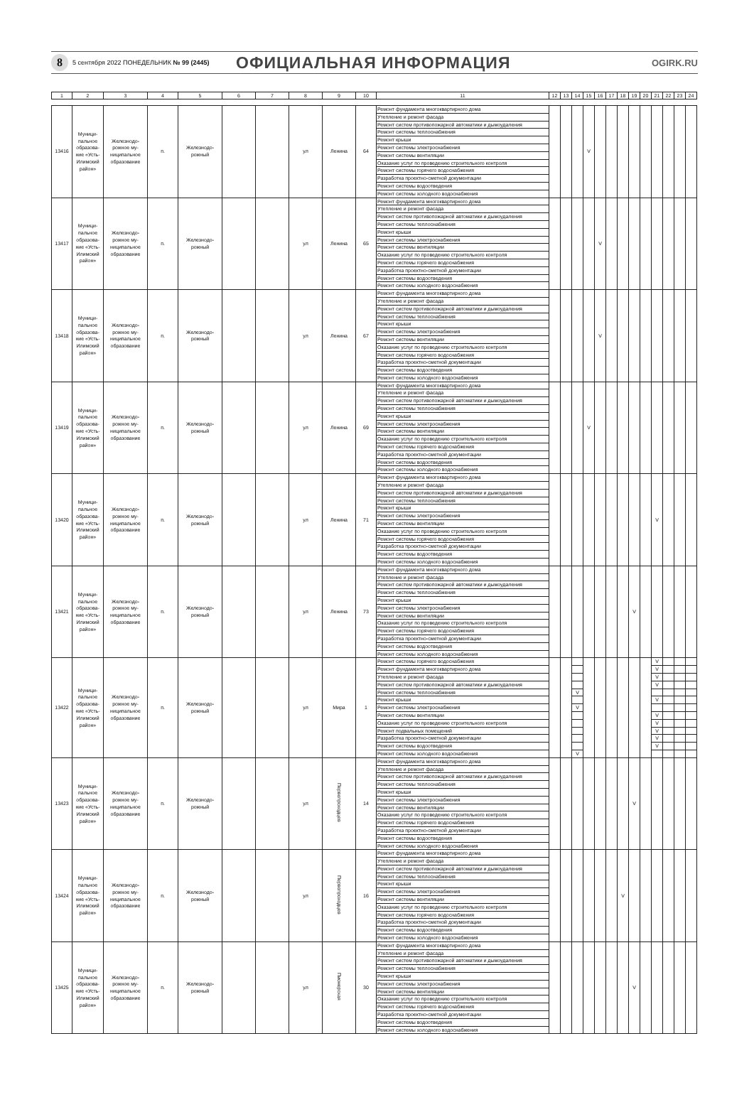8
5 сентября 2022 ПОНЕДЕЛЬНИК № 99 (2445)
ОФИЦИАЛЬНАЯ ИНФОРМАЦИЯ
OGIRK.RU
| 1 | 2 | 3 | 4 | 5 | 6 | 7 | 8 | 9 | 10 | 11 | 12 | 13 | 14 | 15 | 16 | 17 | 18 | 19 | 20 | 21 | 22 | 23 | 24 |
| --- | --- | --- | --- | --- | --- | --- | --- | --- | --- | --- | --- | --- | --- | --- | --- | --- | --- | --- | --- | --- | --- | --- | --- |
| 13416 | Муници-пальное образова-ние «Усть-Илимский район» | Железнодо-рожное му-ниципальное образование | п. | Железнодо-рожный | | | ул | Ленина | 64 | Ремонт фундамента многоквартирного дома | | | | V | | | | | | | | | |
| | | | | | | | | | | Утепление и ремонт фасада | | | | | | | | | | | | | |
| | | | | | | | | | | Ремонт систем противопожарной автоматики и дымоудаления | | | | | | | | | | | | | |
| | | | | | | | | | | Ремонт системы теплоснабжения | | | | | | | | | | | | | |
| | | | | | | | | | | Ремонт крыши | | | | | | | | | | | | | |
| | | | | | | | | | | Ремонт системы электроснабжения | | | | | | | | | | | | | |
| | | | | | | | | | | Ремонт системы вентиляции | | | | | | | | | | | | | |
| | | | | | | | | | | Оказание услуг по проведению строительного контроля | | | | | | | | | | | | | |
| | | | | | | | | | | Ремонт системы горячего водоснабжения | | | | | | | | | | | | | |
| | | | | | | | | | | Разработка проектно-сметной документации | | | | | | | | | | | | | |
| | | | | | | | | | | Ремонт системы водоотведения | | | | | | | | | | | | | |
| | | | | | | | | | | Ремонт системы холодного водоснабжения | | | | | | | | | | | | | |
| 13417 | Муници-пальное образова-ние «Усть-Илимский район» | Железнодо-рожное му-ниципальное образование | п. | Железнодо-рожный | | | ул | Ленина | 65 | Ремонт фундамента многоквартирного дома | | | | | V | | | | | | | | |
| | | | | | | | | | | Утепление и ремонт фасада | | | | | | | | | | | | | |
| | | | | | | | | | | Ремонт систем противопожарной автоматики и дымоудаления | | | | | | | | | | | | | |
| | | | | | | | | | | Ремонт системы теплоснабжения | | | | | | | | | | | | | |
| | | | | | | | | | | Ремонт крыши | | | | | | | | | | | | | |
| | | | | | | | | | | Ремонт системы электроснабжения | | | | | | | | | | | | | |
| | | | | | | | | | | Ремонт системы вентиляции | | | | | | | | | | | | | |
| | | | | | | | | | | Оказание услуг по проведению строительного контроля | | | | | | | | | | | | | |
| | | | | | | | | | | Ремонт системы горячего водоснабжения | | | | | | | | | | | | | |
| | | | | | | | | | | Разработка проектно-сметной документации | | | | | | | | | | | | | |
| | | | | | | | | | | Ремонт системы водоотведения | | | | | | | | | | | | | |
| | | | | | | | | | | Ремонт системы холодного водоснабжения | | | | | | | | | | | | | |
| 13418 | Муници-пальное образова-ние «Усть-Илимский район» | Железнодо-рожное му-ниципальное образование | п. | Железнодо-рожный | | | ул | Ленина | 67 | Ремонт фундамента многоквартирного дома | | | | | V | | | | | | | | |
| | | | | | | | | | | Утепление и ремонт фасада | | | | | | | | | | | | | |
| | | | | | | | | | | Ремонт систем противопожарной автоматики и дымоудаления | | | | | | | | | | | | | |
| | | | | | | | | | | Ремонт системы теплоснабжения | | | | | | | | | | | | | |
| | | | | | | | | | | Ремонт крыши | | | | | | | | | | | | | |
| | | | | | | | | | | Ремонт системы электроснабжения | | | | | | | | | | | | | |
| | | | | | | | | | | Ремонт системы вентиляции | | | | | | | | | | | | | |
| | | | | | | | | | | Оказание услуг по проведению строительного контроля | | | | | | | | | | | | | |
| | | | | | | | | | | Ремонт системы горячего водоснабжения | | | | | | | | | | | | | |
| | | | | | | | | | | Разработка проектно-сметной документации | | | | | | | | | | | | | |
| | | | | | | | | | | Ремонт системы водоотведения | | | | | | | | | | | | | |
| | | | | | | | | | | Ремонт системы холодного водоснабжения | | | | | | | | | | | | | |
| 13419 | Муници-пальное образова-ние «Усть-Илимский район» | Железнодо-рожное му-ниципальное образование | п. | Железнодо-рожный | | | ул | Ленина | 69 | Ремонт фундамента многоквартирного дома | | | | V | | | | | | | | | |
| | | | | | | | | | | Утепление и ремонт фасада | | | | | | | | | | | | | |
| | | | | | | | | | | Ремонт систем противопожарной автоматики и дымоудаления | | | | | | | | | | | | | |
| | | | | | | | | | | Ремонт системы теплоснабжения | | | | | | | | | | | | | |
| | | | | | | | | | | Ремонт крыши | | | | | | | | | | | | | |
| | | | | | | | | | | Ремонт системы электроснабжения | | | | | | | | | | | | | |
| | | | | | | | | | | Ремонт системы вентиляции | | | | | | | | | | | | | |
| | | | | | | | | | | Оказание услуг по проведению строительного контроля | | | | | | | | | | | | | |
| | | | | | | | | | | Ремонт системы горячего водоснабжения | | | | | | | | | | | | | |
| | | | | | | | | | | Разработка проектно-сметной документации | | | | | | | | | | | | | |
| | | | | | | | | | | Ремонт системы водоотведения | | | | | | | | | | | | | |
| | | | | | | | | | | Ремонт системы холодного водоснабжения | | | | | | | | | | | | | |
| 13420 | Муници-пальное образова-ние «Усть-Илимский район» | Железнодо-рожное му-ниципальное образование | п. | Железнодо-рожный | | | ул | Ленина | 71 | Ремонт фундамента многоквартирного дома | | | | | | | | | | V | | | |
| | | | | | | | | | | Утепление и ремонт фасада | | | | | | | | | | | | | |
| | | | | | | | | | | Ремонт систем противопожарной автоматики и дымоудаления | | | | | | | | | | | | | |
| | | | | | | | | | | Ремонт системы теплоснабжения | | | | | | | | | | | | | |
| | | | | | | | | | | Ремонт крыши | | | | | | | | | | | | | |
| | | | | | | | | | | Ремонт системы электроснабжения | | | | | | | | | | | | | |
| | | | | | | | | | | Ремонт системы вентиляции | | | | | | | | | | | | | |
| | | | | | | | | | | Оказание услуг по проведению строительного контроля | | | | | | | | | | | | | |
| | | | | | | | | | | Ремонт системы горячего водоснабжения | | | | | | | | | | | | | |
| | | | | | | | | | | Разработка проектно-сметной документации | | | | | | | | | | | | | |
| | | | | | | | | | | Ремонт системы водоотведения | | | | | | | | | | | | | |
| | | | | | | | | | | Ремонт системы холодного водоснабжения | | | | | | | | | | | | | |
| 13421 | Муници-пальное образова-ние «Усть-Илимский район» | Железнодо-рожное му-ниципальное образование | п. | Железнодо-рожный | | | ул | Ленина | 73 | Ремонт фундамента многоквартирного дома | | | | | | | | V | | | | | |
| | | | | | | | | | | Утепление и ремонт фасада | | | | | | | | | | | | | |
| | | | | | | | | | | Ремонт систем противопожарной автоматики и дымоудаления | | | | | | | | | | | | | |
| | | | | | | | | | | Ремонт системы теплоснабжения | | | | | | | | | | | | | |
| | | | | | | | | | | Ремонт крыши | | | | | | | | | | | | | |
| | | | | | | | | | | Ремонт системы электроснабжения | | | | | | | | | | | | | |
| | | | | | | | | | | Ремонт системы вентиляции | | | | | | | | | | | | | |
| | | | | | | | | | | Оказание услуг по проведению строительного контроля | | | | | | | | | | | | | |
| | | | | | | | | | | Ремонт системы горячего водоснабжения | | | | | | | | | | | | | |
| | | | | | | | | | | Разработка проектно-сметной документации | | | | | | | | | | | | | |
| | | | | | | | | | | Ремонт системы водоотведения | | | | | | | | | | | | | |
| | | | | | | | | | | Ремонт системы холодного водоснабжения | | | | | | | | | | | | | |
| 13422 | Муници-пальное образова-ние «Усть-Илимский район» | Железнодо-рожное му-ниципальное образование | п. | Железнодо-рожный | | | ул | Мира | 1 | Ремонт системы горячего водоснабжения | | | | | | | | | | V | | | |
| | | | | | | | | | | Ремонт фундамента многоквартирного дома | | | | | | | | | | V | | | |
| | | | | | | | | | | Утепление и ремонт фасада | | | | | | | | | | V | | | |
| | | | | | | | | | | Ремонт систем противопожарной автоматики и дымоудаления | | | | | | | | | | V | | | |
| | | | | | | | | | | Ремонт системы теплоснабжения | | | V | | | | | | | | | | |
| | | | | | | | | | | Ремонт крыши | | | | | | | | | | V | | | |
| | | | | | | | | | | Ремонт системы электроснабжения | | | V | | | | | | | | | | |
| | | | | | | | | | | Ремонт системы вентиляции | | | | | | | | | | V | | | |
| | | | | | | | | | | Оказание услуг по проведению строительного контроля | | | | | | | | | | V | | | |
| | | | | | | | | | | Ремонт подвальных помещений | | | | | | | | | | V | | | |
| | | | | | | | | | | Разработка проектно-сметной документации | | | | | | | | | | V | | | |
| | | | | | | | | | | Ремонт системы водоотведения | | | | | | | | | | V | | | |
| | | | | | | | | | | Ремонт системы холодного водоснабжения | | | V | | | | | | | | | | |
| 13423 | Муници-пальное образова-ние «Усть-Илимский район» | Железнодо-рожное му-ниципальное образование | п. | Железнодо-рожный | | | ул | Первопроходцев | 14 | Ремонт фундамента многоквартирного дома | | | | | | | | V | | | | | |
| | | | | | | | | | | Утепление и ремонт фасада | | | | | | | | | | | | | |
| | | | | | | | | | | Ремонт систем противопожарной автоматики и дымоудаления | | | | | | | | | | | | | |
| | | | | | | | | | | Ремонт системы теплоснабжения | | | | | | | | | | | | | |
| | | | | | | | | | | Ремонт крыши | | | | | | | | | | | | | |
| | | | | | | | | | | Ремонт системы электроснабжения | | | | | | | | | | | | | |
| | | | | | | | | | | Ремонт системы вентиляции | | | | | | | | | | | | | |
| | | | | | | | | | | Оказание услуг по проведению строительного контроля | | | | | | | | | | | | | |
| | | | | | | | | | | Ремонт системы горячего водоснабжения | | | | | | | | | | | | | |
| | | | | | | | | | | Разработка проектно-сметной документации | | | | | | | | | | | | | |
| | | | | | | | | | | Ремонт системы водоотведения | | | | | | | | | | | | | |
| | | | | | | | | | | Ремонт системы холодного водоснабжения | | | | | | | | | | | | | |
| 13424 | Муници-пальное образова-ние «Усть-Илимский район» | Железнодо-рожное му-ниципальное образование | п. | Железнодо-рожный | | | ул | Первопроходцев | 16 | Ремонт фундамента многоквартирного дома | | | | | | | V | | | | | | |
| | | | | | | | | | | Утепление и ремонт фасада | | | | | | | | | | | | | |
| | | | | | | | | | | Ремонт систем противопожарной автоматики и дымоудаления | | | | | | | | | | | | | |
| | | | | | | | | | | Ремонт системы теплоснабжения | | | | | | | | | | | | | |
| | | | | | | | | | | Ремонт крыши | | | | | | | | | | | | | |
| | | | | | | | | | | Ремонт системы электроснабжения | | | | | | | | | | | | | |
| | | | | | | | | | | Ремонт системы вентиляции | | | | | | | | | | | | | |
| | | | | | | | | | | Оказание услуг по проведению строительного контроля | | | | | | | | | | | | | |
| | | | | | | | | | | Ремонт системы горячего водоснабжения | | | | | | | | | | | | | |
| | | | | | | | | | | Разработка проектно-сметной документации | | | | | | | | | | | | | |
| | | | | | | | | | | Ремонт системы водоотведения | | | | | | | | | | | | | |
| | | | | | | | | | | Ремонт системы холодного водоснабжения | | | | | | | | | | | | | |
| 13425 | Муници-пальное образова-ние «Усть-Илимский район» | Железнодо-рожное му-ниципальное образование | п. | Железнодо-рожный | | | ул | Пионерская | 30 | Ремонт фундамента многоквартирного дома | | | | | | | | V | | | | | |
| | | | | | | | | | | Утепление и ремонт фасада | | | | | | | | | | | | | |
| | | | | | | | | | | Ремонт систем противопожарной автоматики и дымоудаления | | | | | | | | | | | | | |
| | | | | | | | | | | Ремонт системы теплоснабжения | | | | | | | | | | | | | |
| | | | | | | | | | | Ремонт крыши | | | | | | | | | | | | | |
| | | | | | | | | | | Ремонт системы электроснабжения | | | | | | | | | | | | | |
| | | | | | | | | | | Ремонт системы вентиляции | | | | | | | | | | | | | |
| | | | | | | | | | | Оказание услуг по проведению строительного контроля | | | | | | | | | | | | | |
| | | | | | | | | | | Ремонт системы горячего водоснабжения | | | | | | | | | | | | | |
| | | | | | | | | | | Разработка проектно-сметной документации | | | | | | | | | | | | | |
| | | | | | | | | | | Ремонт системы водоотведения | | | | | | | | | | | | | |
| | | | | | | | | | | Ремонт системы холодного водоснабжения | | | | | | | | | | | | | |